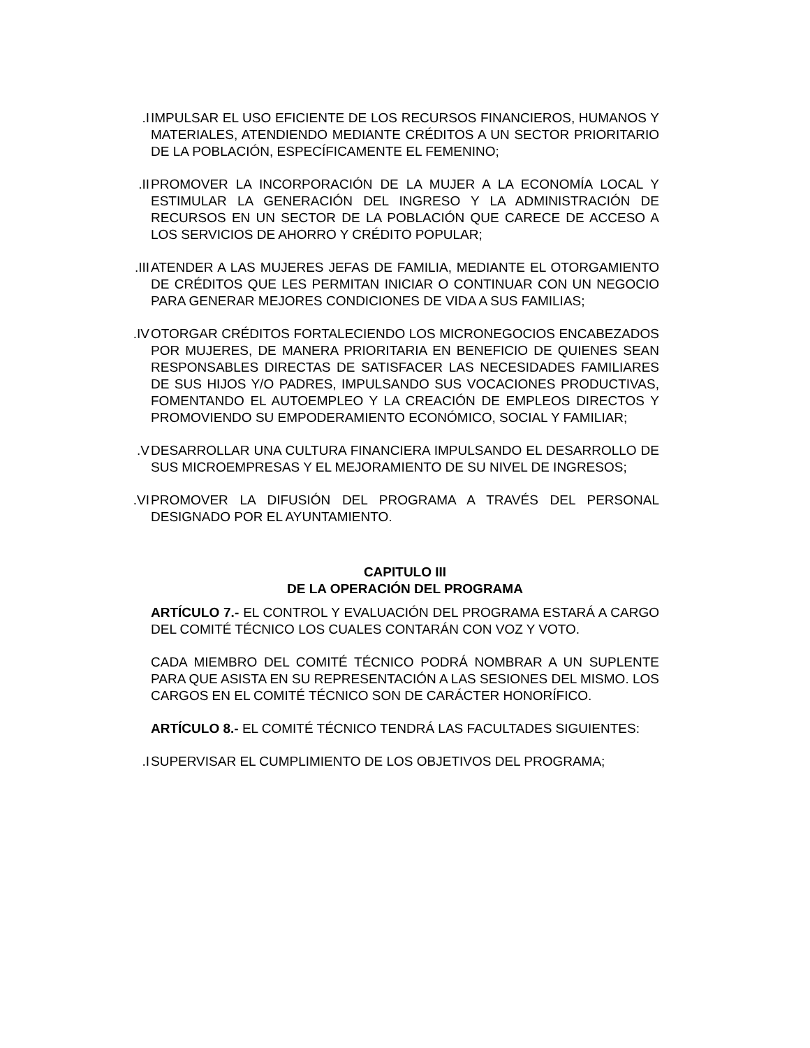I. IMPULSAR EL USO EFICIENTE DE LOS RECURSOS FINANCIEROS, HUMANOS Y MATERIALES, ATENDIENDO MEDIANTE CRÉDITOS A UN SECTOR PRIORITARIO DE LA POBLACIÓN, ESPECÍFICAMENTE EL FEMENINO;
II. PROMOVER LA INCORPORACIÓN DE LA MUJER A LA ECONOMÍA LOCAL Y ESTIMULAR LA GENERACIÓN DEL INGRESO Y LA ADMINISTRACIÓN DE RECURSOS EN UN SECTOR DE LA POBLACIÓN QUE CARECE DE ACCESO A LOS SERVICIOS DE AHORRO Y CRÉDITO POPULAR;
III. ATENDER A LAS MUJERES JEFAS DE FAMILIA, MEDIANTE EL OTORGAMIENTO DE CRÉDITOS QUE LES PERMITAN INICIAR O CONTINUAR CON UN NEGOCIO PARA GENERAR MEJORES CONDICIONES DE VIDA A SUS FAMILIAS;
IV. OTORGAR CRÉDITOS FORTALECIENDO LOS MICRONEGOCIOS ENCABEZADOS POR MUJERES, DE MANERA PRIORITARIA EN BENEFICIO DE QUIENES SEAN RESPONSABLES DIRECTAS DE SATISFACER LAS NECESIDADES FAMILIARES DE SUS HIJOS Y/O PADRES, IMPULSANDO SUS VOCACIONES PRODUCTIVAS, FOMENTANDO EL AUTOEMPLEO Y LA CREACIÓN DE EMPLEOS DIRECTOS Y PROMOVIENDO SU EMPODERAMIENTO ECONÓMICO, SOCIAL Y FAMILIAR;
V. DESARROLLAR UNA CULTURA FINANCIERA IMPULSANDO EL DESARROLLO DE SUS MICROEMPRESAS Y EL MEJORAMIENTO DE SU NIVEL DE INGRESOS;
VI. PROMOVER LA DIFUSIÓN DEL PROGRAMA A TRAVÉS DEL PERSONAL DESIGNADO POR EL AYUNTAMIENTO.
CAPITULO III
DE LA OPERACIÓN DEL PROGRAMA
ARTÍCULO 7.- EL CONTROL Y EVALUACIÓN DEL PROGRAMA ESTARÁ A CARGO DEL COMITÉ TÉCNICO LOS CUALES CONTARÁN CON VOZ Y VOTO.
CADA MIEMBRO DEL COMITÉ TÉCNICO PODRÁ NOMBRAR A UN SUPLENTE PARA QUE ASISTA EN SU REPRESENTACIÓN A LAS SESIONES DEL MISMO. LOS CARGOS EN EL COMITÉ TÉCNICO SON DE CARÁCTER HONORÍFICO.
ARTÍCULO 8.- EL COMITÉ TÉCNICO TENDRÁ LAS FACULTADES SIGUIENTES:
I. SUPERVISAR EL CUMPLIMIENTO DE LOS OBJETIVOS DEL PROGRAMA;